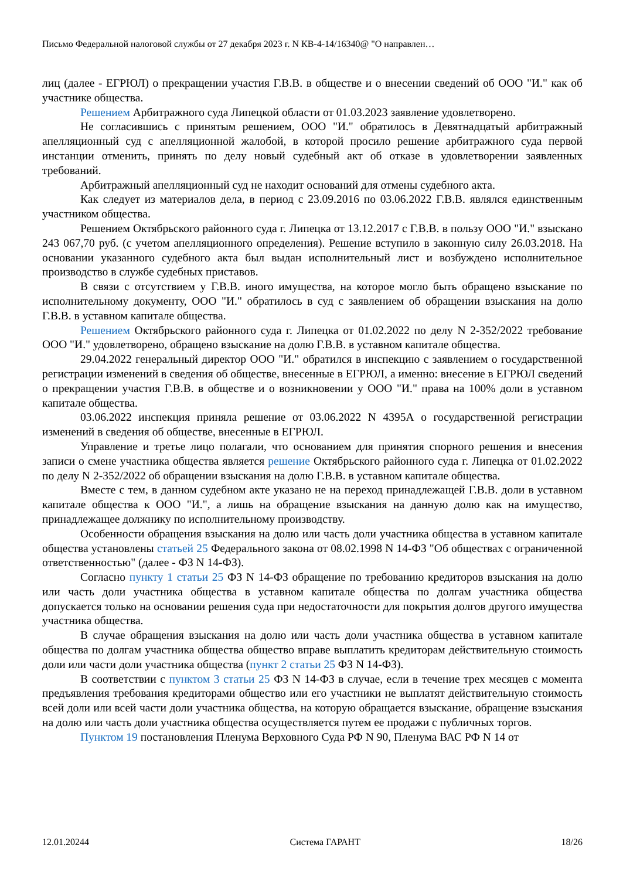Письмо Федеральной налоговой службы от 27 декабря 2023 г. N КВ-4-14/16340@ "О направлен…
лиц (далее - ЕГРЮЛ) о прекращении участия Г.В.В. в обществе и о внесении сведений об ООО "И." как об участнике общества.
Решением Арбитражного суда Липецкой области от 01.03.2023 заявление удовлетворено.
Не согласившись с принятым решением, ООО "И." обратилось в Девятнадцатый арбитражный апелляционный суд с апелляционной жалобой, в которой просило решение арбитражного суда первой инстанции отменить, принять по делу новый судебный акт об отказе в удовлетворении заявленных требований.
Арбитражный апелляционный суд не находит оснований для отмены судебного акта.
Как следует из материалов дела, в период с 23.09.2016 по 03.06.2022 Г.В.В. являлся единственным участником общества.
Решением Октябрьского районного суда г. Липецка от 13.12.2017 с Г.В.В. в пользу ООО "И." взыскано 243 067,70 руб. (с учетом апелляционного определения). Решение вступило в законную силу 26.03.2018. На основании указанного судебного акта был выдан исполнительный лист и возбуждено исполнительное производство в службе судебных приставов.
В связи с отсутствием у Г.В.В. иного имущества, на которое могло быть обращено взыскание по исполнительному документу, ООО "И." обратилось в суд с заявлением об обращении взыскания на долю Г.В.В. в уставном капитале общества.
Решением Октябрьского районного суда г. Липецка от 01.02.2022 по делу N 2-352/2022 требование ООО "И." удовлетворено, обращено взыскание на долю Г.В.В. в уставном капитале общества.
29.04.2022 генеральный директор ООО "И." обратился в инспекцию с заявлением о государственной регистрации изменений в сведения об обществе, внесенные в ЕГРЮЛ, а именно: внесение в ЕГРЮЛ сведений о прекращении участия Г.В.В. в обществе и о возникновении у ООО "И." права на 100% доли в уставном капитале общества.
03.06.2022 инспекция приняла решение от 03.06.2022 N 4395А о государственной регистрации изменений в сведения об обществе, внесенные в ЕГРЮЛ.
Управление и третье лицо полагали, что основанием для принятия спорного решения и внесения записи о смене участника общества является решение Октябрьского районного суда г. Липецка от 01.02.2022 по делу N 2-352/2022 об обращении взыскания на долю Г.В.В. в уставном капитале общества.
Вместе с тем, в данном судебном акте указано не на переход принадлежащей Г.В.В. доли в уставном капитале общества к ООО "И.", а лишь на обращение взыскания на данную долю как на имущество, принадлежащее должнику по исполнительному производству.
Особенности обращения взыскания на долю или часть доли участника общества в уставном капитале общества установлены статьей 25 Федерального закона от 08.02.1998 N 14-ФЗ "Об обществах с ограниченной ответственностью" (далее - ФЗ N 14-ФЗ).
Согласно пункту 1 статьи 25 ФЗ N 14-ФЗ обращение по требованию кредиторов взыскания на долю или часть доли участника общества в уставном капитале общества по долгам участника общества допускается только на основании решения суда при недостаточности для покрытия долгов другого имущества участника общества.
В случае обращения взыскания на долю или часть доли участника общества в уставном капитале общества по долгам участника общества общество вправе выплатить кредиторам действительную стоимость доли или части доли участника общества (пункт 2 статьи 25 ФЗ N 14-ФЗ).
В соответствии с пунктом 3 статьи 25 ФЗ N 14-ФЗ в случае, если в течение трех месяцев с момента предъявления требования кредиторами общество или его участники не выплатят действительную стоимость всей доли или всей части доли участника общества, на которую обращается взыскание, обращение взыскания на долю или часть доли участника общества осуществляется путем ее продажи с публичных торгов.
Пунктом 19 постановления Пленума Верховного Суда РФ N 90, Пленума ВАС РФ N 14 от
12.01.20244 Система ГАРАНТ 18/26